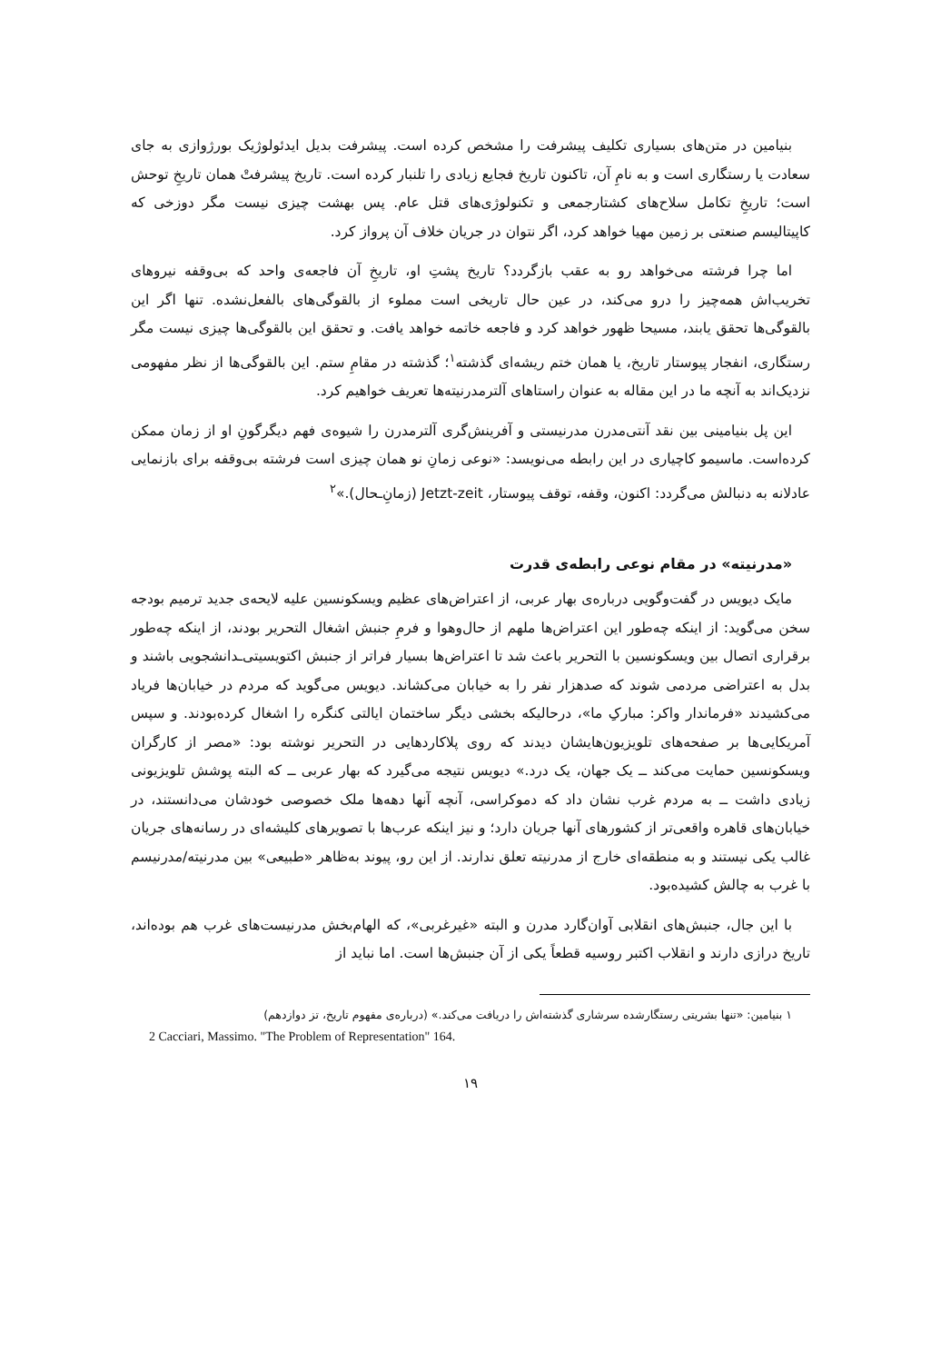بنیامین در متن‌های بسیاری تکلیف پیشرفت را مشخص کرده است. پیشرفت بدیل ایدئولوژیک بورژوازی به جای سعادت یا رستگاری است و به نامِ آن، تاکنون تاریخ فجایع زیادی را تلنبار کرده است. تاریخ پیشرفتْ همان تاریخِ توحش است؛ تاریخِ تکامل سلاح‌های کشتارجمعی و تکنولوژی‌های قتل عام. پس بهشت چیزی نیست مگر دوزخی که کاپیتالیسم صنعتی بر زمین مهیا خواهد کرد، اگر نتوان در جریان خلاف آن پرواز کرد.
اما چرا فرشته می‌خواهد رو به عقب بازگردد؟ تاریخ پشتِ او، تاریخِ آن فاجعه‌ی واحد که بی‌وقفه نیروهای تخریب‌اش همه‌چیز را درو می‌کند، در عین حال تاریخی است مملوء از بالقوگی‌های بالفعل‌نشده. تنها اگر این بالقوگی‌ها تحقق یابند، مسیحا ظهور خواهد کرد و فاجعه خاتمه خواهد یافت. و تحقق این بالقوگی‌ها چیزی نیست مگر رستگاری، انفجار پیوستار تاریخ، یا همان ختم ریشه‌ای گذشته<sup>۱</sup>؛ گذشته در مقامِ ستم. این بالقوگی‌ها از نظر مفهومی نزدیک‌اند به آنچه ما در این مقاله به عنوان راستاهای آلترمدرنیته‌ها تعریف خواهیم کرد.
این پل بنیامینی بین نقد آنتی‌مدرن مدرنیستی و آفرینش‌گری آلترمدرن را شیوه‌ی فهم دیگرگونِ او از زمان ممکن کرده‌است. ماسیمو کاچیاری در این رابطه می‌نویسد: «نوعی زمانِ نو همان چیزی است فرشته بی‌وقفه برای بازنمایی عادلانه به دنبالش می‌گردد: اکنون، وقفه، توقف پیوستار، Jetzt-zeit (زمانِ‌ـحال).»<sup>۲</sup>
«مدرنیته» در مقام نوعی رابطه‌ی قدرت
مایک دیویس در گفت‌وگویی درباره‌ی بهار عربی، از اعتراض‌های عظیم ویسکونسین علیه لایحه‌ی جدید ترمیم بودجه سخن می‌گوید: از اینکه چه‌طور این اعتراض‌ها ملهم از حال‌وهوا و فرمِ جنبش اشغال التحریر بودند، از اینکه چه‌طور برقراری اتصال بین ویسکونسین با التحریر باعث شد تا اعتراض‌ها بسیار فراتر از جنبش اکتویسیتی‌ـدانشجویی باشند و بدل به اعتراضی مردمی شوند که صدهزار نفر را به خیابان می‌کشاند. دیویس می‌گوید که مردم در خیابان‌ها فریاد می‌کشیدند «فرماندار واکر: مبارکِ ما»، درحالیکه بخشی دیگر ساختمان ایالتی کنگره را اشغال کرده‌بودند. و سپس آمریکایی‌ها بر صفحه‌های تلویزیون‌هایشان دیدند که روی پلاکاردهایی در التحریر نوشته بود: «مصر از کارگران ویسکونسین حمایت می‌کند ــ یک جهان، یک درد.» دیویس نتیجه می‌گیرد که بهار عربی ــ که البته پوشش تلویزیونی زیادی داشت ــ به مردم غرب نشان داد که دموکراسی، آنچه آنها دهه‌ها ملک خصوصی خودشان می‌دانستند، در خیابان‌های قاهره واقعی‌تر از کشورهای آنها جریان دارد؛ و نیز اینکه عرب‌ها با تصویرهای کلیشه‌ای در رسانه‌های جریان غالب یکی نیستند و به منطقه‌ای خارج از مدرنیته تعلق ندارند. از این رو، پیوند به‌ظاهر «طبیعی» بین مدرنیته/مدرنیسم با غرب به چالش کشیده‌بود.
با این جال، جنبش‌های انقلابی آوان‌گارد مدرن و البته «غیرغربی»، که الهام‌بخش مدرنیست‌های غرب هم بوده‌اند، تاریخ درازی دارند و انقلاب اکتبر روسیه قطعاً یکی از آن جنبش‌ها است. اما نباید از
۱ بنیامین: «تنها بشریتی رستگارشده سرشاری گذشته‌اش را دریافت می‌کند.» (درباره‌ی مفهوم تاریخ، تز دوازدهم)
2 Cacciari, Massimo. "The Problem of Representation" 164.
۱۹